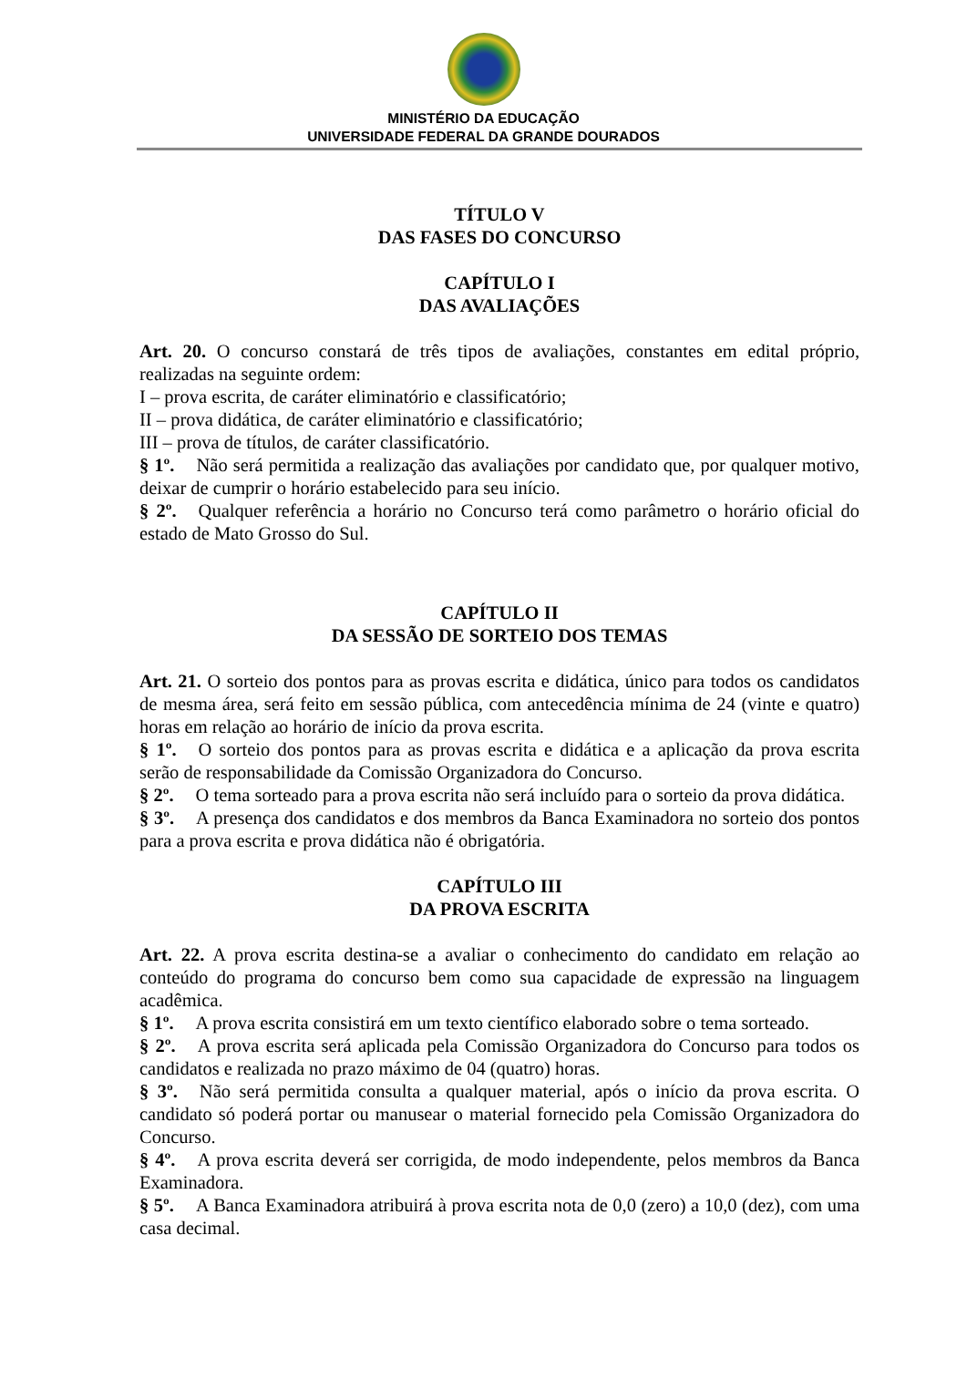MINISTÉRIO DA EDUCAÇÃO
UNIVERSIDADE FEDERAL DA GRANDE DOURADOS
TÍTULO V
DAS FASES DO CONCURSO
CAPÍTULO I
DAS AVALIAÇÕES
Art. 20. O concurso constará de três tipos de avaliações, constantes em edital próprio, realizadas na seguinte ordem:
I – prova escrita, de caráter eliminatório e classificatório;
II – prova didática, de caráter eliminatório e classificatório;
III – prova de títulos, de caráter classificatório.
§ 1º. Não será permitida a realização das avaliações por candidato que, por qualquer motivo, deixar de cumprir o horário estabelecido para seu início.
§ 2º. Qualquer referência a horário no Concurso terá como parâmetro o horário oficial do estado de Mato Grosso do Sul.
CAPÍTULO II
DA SESSÃO DE SORTEIO DOS TEMAS
Art. 21. O sorteio dos pontos para as provas escrita e didática, único para todos os candidatos de mesma área, será feito em sessão pública, com antecedência mínima de 24 (vinte e quatro) horas em relação ao horário de início da prova escrita.
§ 1º. O sorteio dos pontos para as provas escrita e didática e a aplicação da prova escrita serão de responsabilidade da Comissão Organizadora do Concurso.
§ 2º. O tema sorteado para a prova escrita não será incluído para o sorteio da prova didática.
§ 3º. A presença dos candidatos e dos membros da Banca Examinadora no sorteio dos pontos para a prova escrita e prova didática não é obrigatória.
CAPÍTULO III
DA PROVA ESCRITA
Art. 22. A prova escrita destina-se a avaliar o conhecimento do candidato em relação ao conteúdo do programa do concurso bem como sua capacidade de expressão na linguagem acadêmica.
§ 1º. A prova escrita consistirá em um texto científico elaborado sobre o tema sorteado.
§ 2º. A prova escrita será aplicada pela Comissão Organizadora do Concurso para todos os candidatos e realizada no prazo máximo de 04 (quatro) horas.
§ 3º. Não será permitida consulta a qualquer material, após o início da prova escrita. O candidato só poderá portar ou manusear o material fornecido pela Comissão Organizadora do Concurso.
§ 4º. A prova escrita deverá ser corrigida, de modo independente, pelos membros da Banca Examinadora.
§ 5º. A Banca Examinadora atribuirá à prova escrita nota de 0,0 (zero) a 10,0 (dez), com uma casa decimal.